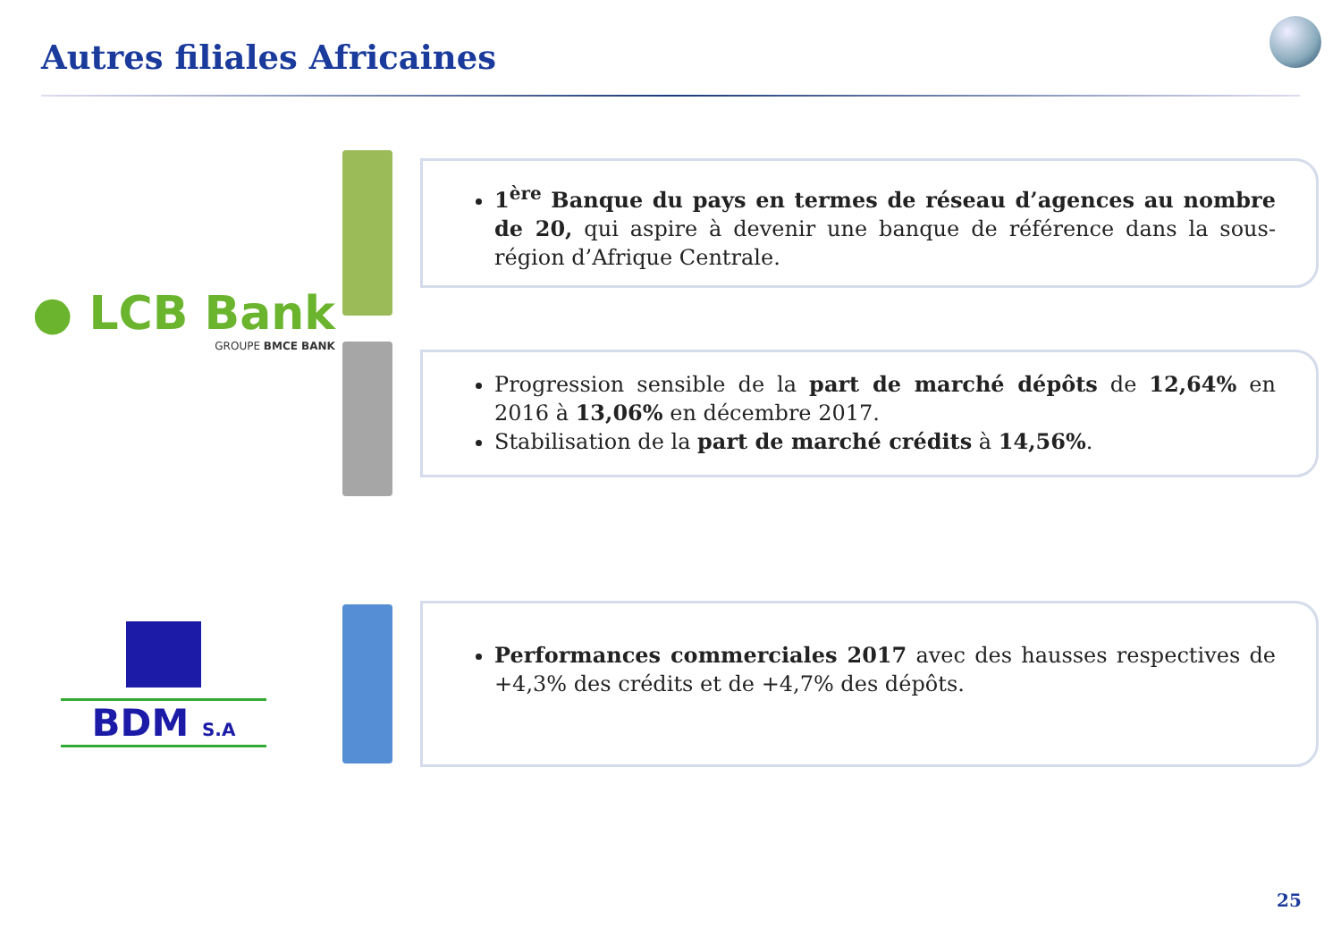Autres filiales Africaines
● LCB Bank
GROUPE BMCE BANK
1<sup>ère</sup> Banque du pays en termes de réseau d’agences au nombre de 20, qui aspire à devenir une banque de référence dans la sous-région d’Afrique Centrale.
Progression sensible de la part de marché dépôts de 12,64% en 2016 à 13,06% en décembre 2017.
Stabilisation de la part de marché crédits à 14,56%.
BDM S.A
Performances commerciales 2017 avec des hausses respectives de +4,3% des crédits et de +4,7% des dépôts.
25